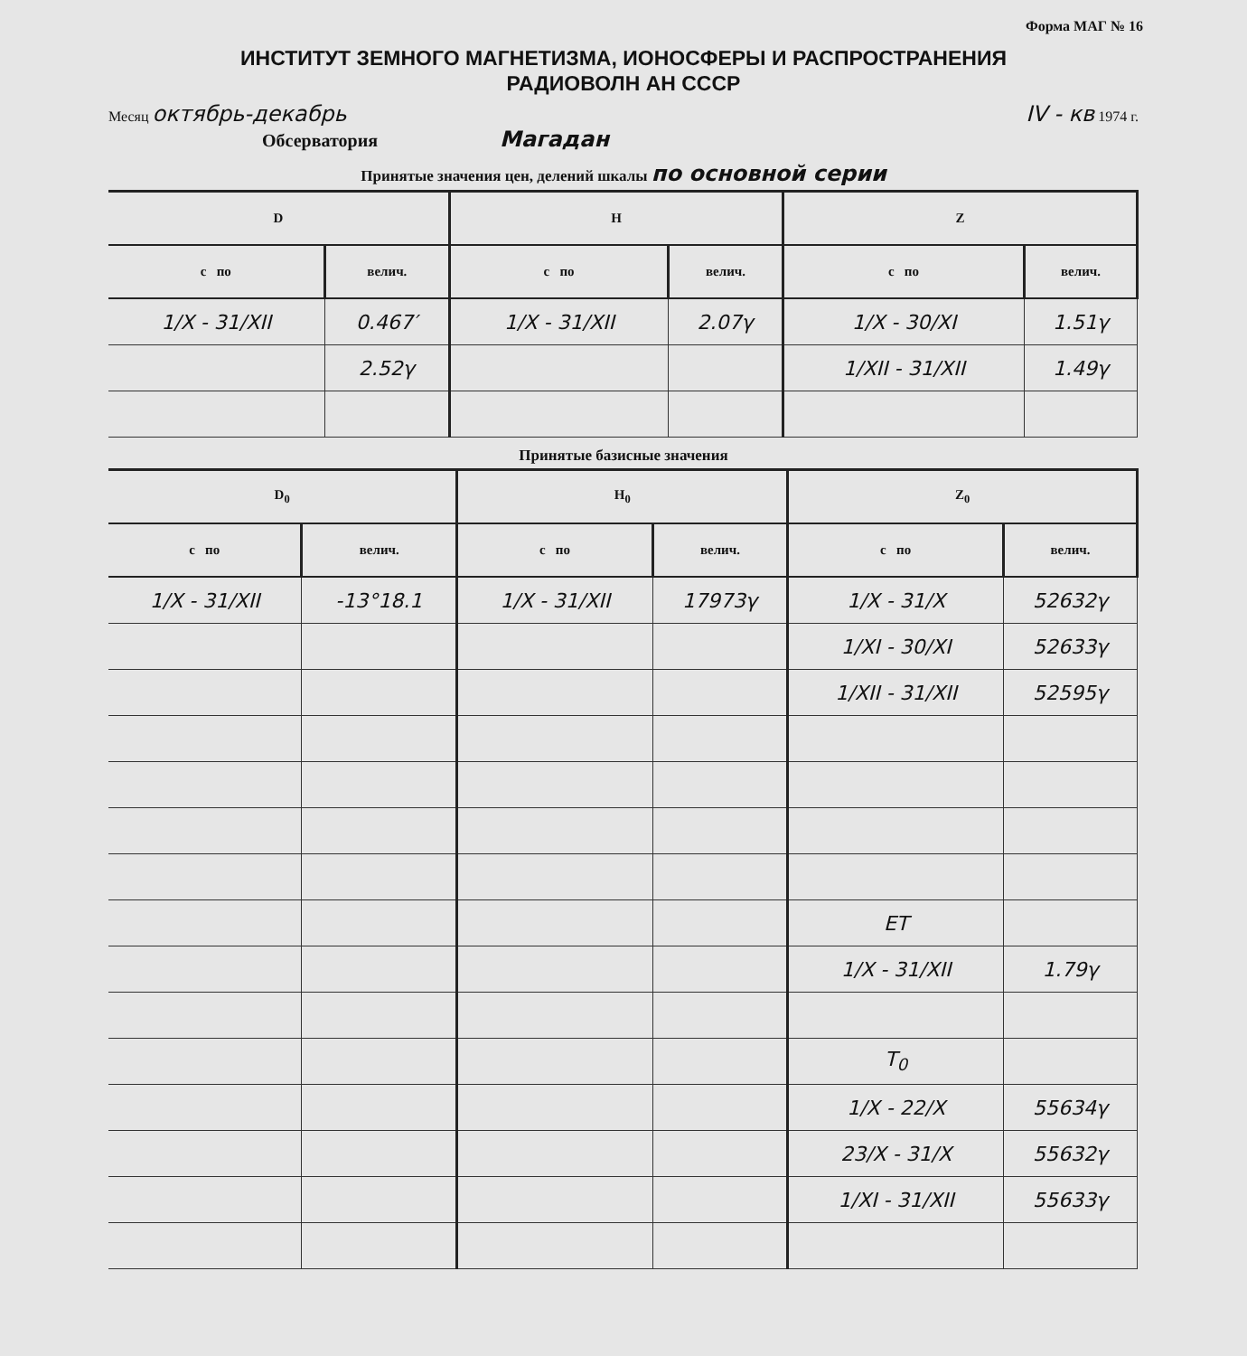Форма МАГ № 16
ИНСТИТУТ ЗЕМНОГО МАГНЕТИЗМА, ИОНОСФЕРЫ И РАСПРОСТРАНЕНИЯ
РАДИОВОЛН АН СССР
Месяц октябрь-декабрь IV - кв 1974 г.
Обсерватория Магадан
Принятые значения цен, делений шкалы по основной серии
| D | | H | | Z | |
| --- | --- | --- | --- | --- | --- |
| с по | велич. | с по | велич. | с по | велич. |
| 1/X - 31/XII | 0.467′ | 1/X - 31/XII | 2.07γ | 1/X - 30/XI | 1.51γ |
| | 2.52γ | | | 1/XII - 31/XII | 1.49γ |
Принятые базисные значения
| D<sub>0</sub> | | H<sub>0</sub> | | Z<sub>0</sub> | |
| --- | --- | --- | --- | --- | --- |
| с по | велич. | с по | велич. | с по | велич. |
| 1/X - 31/XII | -13°18.1 | 1/X - 31/XII | 17973γ | 1/X - 31/X | 52632γ |
| | | | | 1/XI - 30/XI | 52633γ |
| | | | | 1/XII - 31/XII | 52595γ |
| | | | | ET | |
| | | | | 1/X - 31/XII | 1.79γ |
| | | | | T<sub>0</sub> | |
| | | | | 1/X - 22/X | 55634γ |
| | | | | 23/X - 31/X | 55632γ |
| | | | | 1/XI - 31/XII | 55633γ |